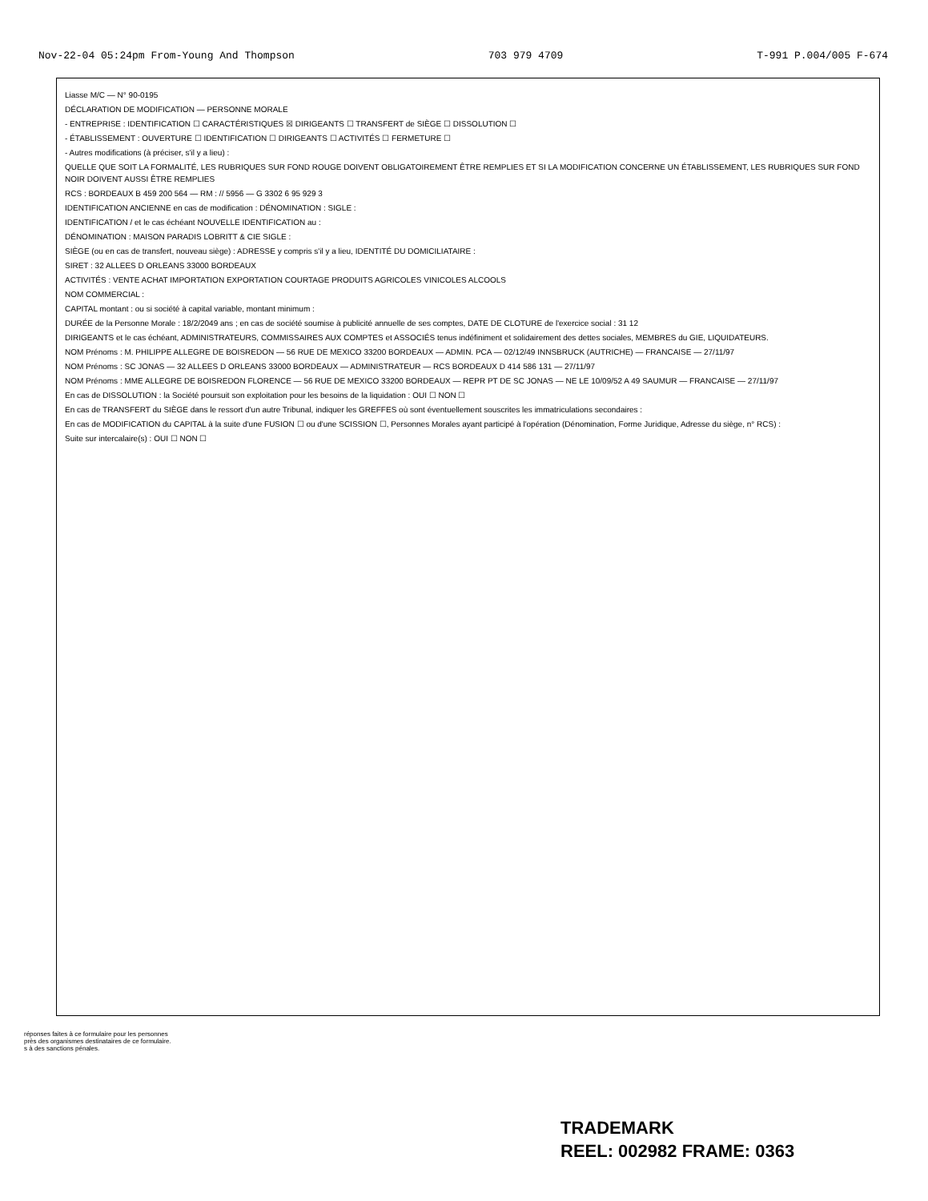Nov-22-04 05:24pm From-Young And Thompson 703 979 4709 T-991 P.004/005 F-674
Liasse M/C — N° 90-0195
DÉCLARATION DE MODIFICATION — PERSONNE MORALE
- ENTREPRISE : IDENTIFICATION ☐ CARACTÉRISTIQUES ☒ DIRIGEANTS ☐ TRANSFERT de SIÈGE ☐ DISSOLUTION ☐
- ÉTABLISSEMENT : OUVERTURE ☐ IDENTIFICATION ☐ DIRIGEANTS ☐ ACTIVITÉS ☐ FERMETURE ☐
- Autres modifications (à préciser, s'il y a lieu) :
QUELLE QUE SOIT LA FORMALITÉ, LES RUBRIQUES SUR FOND ROUGE DOIVENT OBLIGATOIREMENT ÊTRE REMPLIES ET SI LA MODIFICATION CONCERNE UN ÉTABLISSEMENT, LES RUBRIQUES SUR FOND NOIR DOIVENT AUSSI ÊTRE REMPLIES
RCS : BORDEAUX B 459 200 564 — RM : // 5956 — G 3302 6 95 929 3
IDENTIFICATION ANCIENNE en cas de modification : DÉNOMINATION : SIGLE :
IDENTIFICATION / et le cas échéant NOUVELLE IDENTIFICATION au :
DÉNOMINATION : MAISON PARADIS LOBRITT & CIE SIGLE :
SIÈGE (ou en cas de transfert, nouveau siège) : ADRESSE y compris s'il y a lieu, IDENTITÉ DU DOMICILIATAIRE :
SIRET : 32 ALLEES D ORLEANS 33000 BORDEAUX
ACTIVITÉS : VENTE ACHAT IMPORTATION EXPORTATION COURTAGE PRODUITS AGRICOLES VINICOLES ALCOOLS
NOM COMMERCIAL :
CAPITAL montant : ou si société à capital variable, montant minimum :
DURÉE de la Personne Morale : 18/2/2049 ans ; en cas de société soumise à publicité annuelle de ses comptes, DATE DE CLOTURE de l'exercice social : 31 12
DIRIGEANTS et le cas échéant, ADMINISTRATEURS, COMMISSAIRES AUX COMPTES et ASSOCIÉS tenus indéfiniment et solidairement des dettes sociales, MEMBRES du GIE, LIQUIDATEURS.
NOM Prénoms : M. PHILIPPE ALLEGRE DE BOISREDON — 56 RUE DE MEXICO 33200 BORDEAUX — ADMIN. PCA — 02/12/49 INNSBRUCK (AUTRICHE) — FRANCAISE — 27/11/97
NOM Prénoms : SC JONAS — 32 ALLEES D ORLEANS 33000 BORDEAUX — ADMINISTRATEUR — RCS BORDEAUX D 414 586 131 — 27/11/97
NOM Prénoms : MME ALLEGRE DE BOISREDON FLORENCE — 56 RUE DE MEXICO 33200 BORDEAUX — REPR PT DE SC JONAS — NE LE 10/09/52 A 49 SAUMUR — FRANCAISE — 27/11/97
En cas de DISSOLUTION : la Société poursuit son exploitation pour les besoins de la liquidation : OUI ☐ NON ☐
En cas de TRANSFERT du SIÈGE dans le ressort d'un autre Tribunal, indiquer les GREFFES où sont éventuellement souscrites les immatriculations secondaires :
En cas de MODIFICATION du CAPITAL à la suite d'une FUSION ☐ ou d'une SCISSION ☐, Personnes Morales ayant participé à l'opération (Dénomination, Forme Juridique, Adresse du siège, n° RCS) :
Suite sur intercalaire(s) : OUI ☐ NON ☐
réponses faites à ce formulaire pour les personnes
près des organismes destinataires de ce formulaire.
s à des sanctions pénales.
TRADEMARK
REEL: 002982 FRAME: 0363